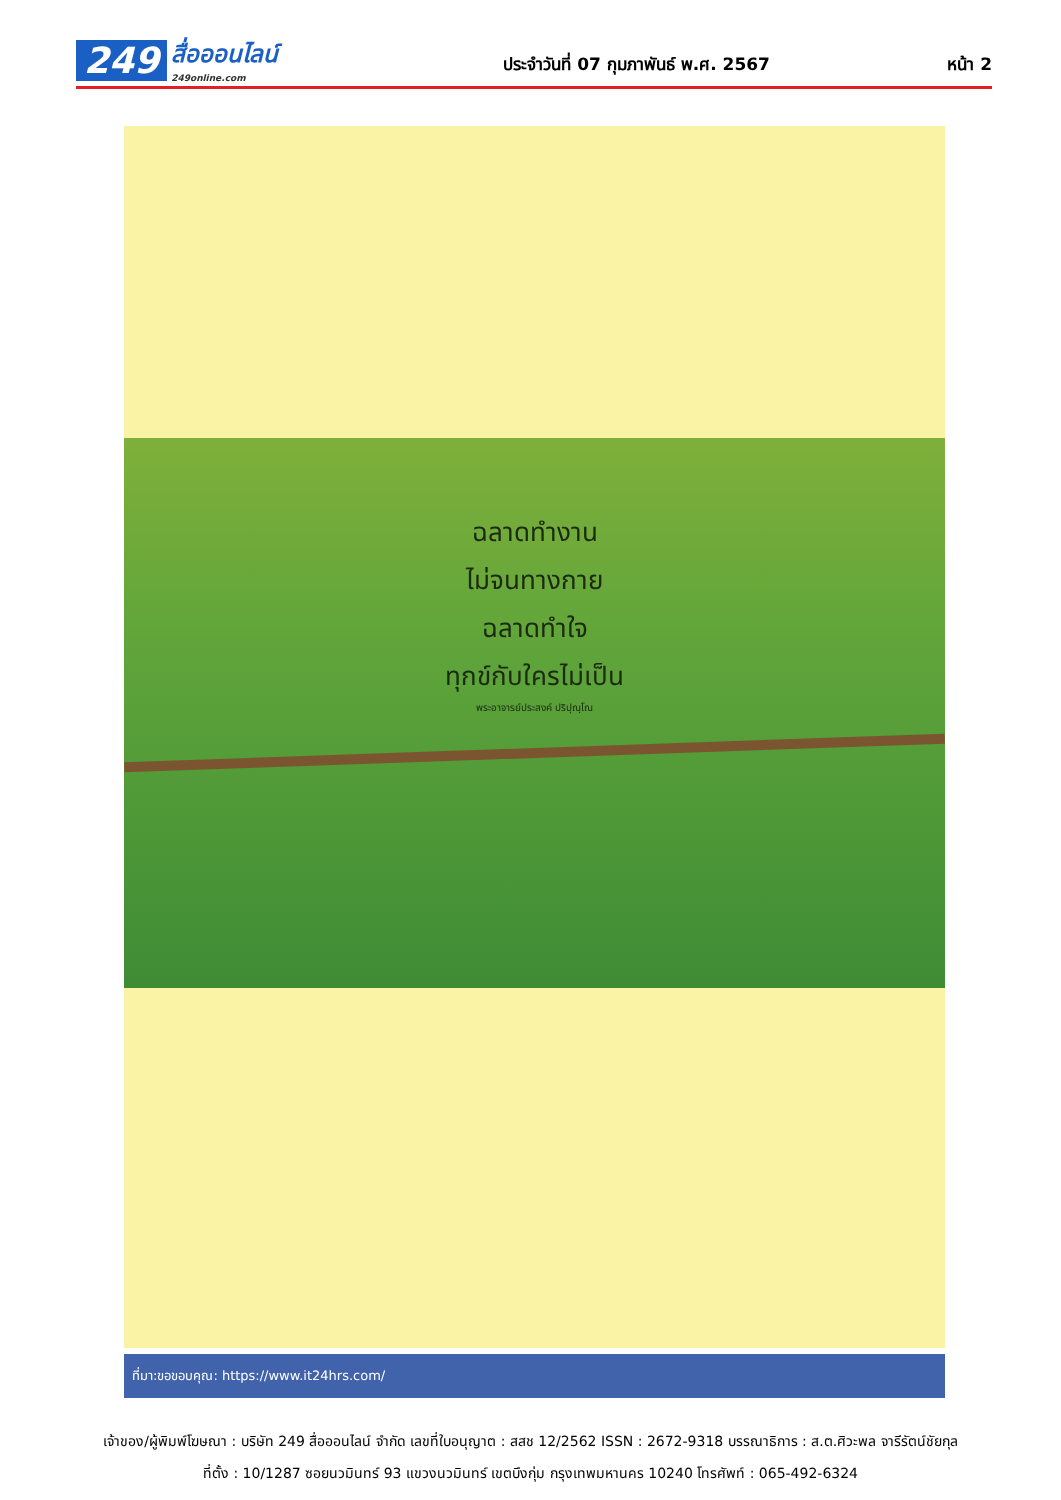249 สื่อออนไลน์
249online.com
ประจำวันที่ 07 กุมภาพันธ์ พ.ศ. 2567
หน้า 2
ฉลาดทำงาน
ไม่จนทางกาย
ฉลาดทำใจ
ทุกข์กับใครไม่เป็น
พระอาจารย์ประสงค์ ปริปุณฺโณ
ที่มา:ขอขอบคุณ: https://www.it24hrs.com/
เจ้าของ/ผู้พิมพ์โฆษณา : บริษัท 249 สื่อออนไลน์ จำกัด เลขที่ใบอนุญาต : สสช 12/2562 ISSN : 2672-9318 บรรณาธิการ : ส.ต.ศิวะพล จารีรัตน์ชัยกุล
ที่ตั้ง : 10/1287 ซอยนวมินทร์ 93 แขวงนวมินทร์ เขตบึงกุ่ม กรุงเทพมหานคร 10240 โทรศัพท์ : 065-492-6324